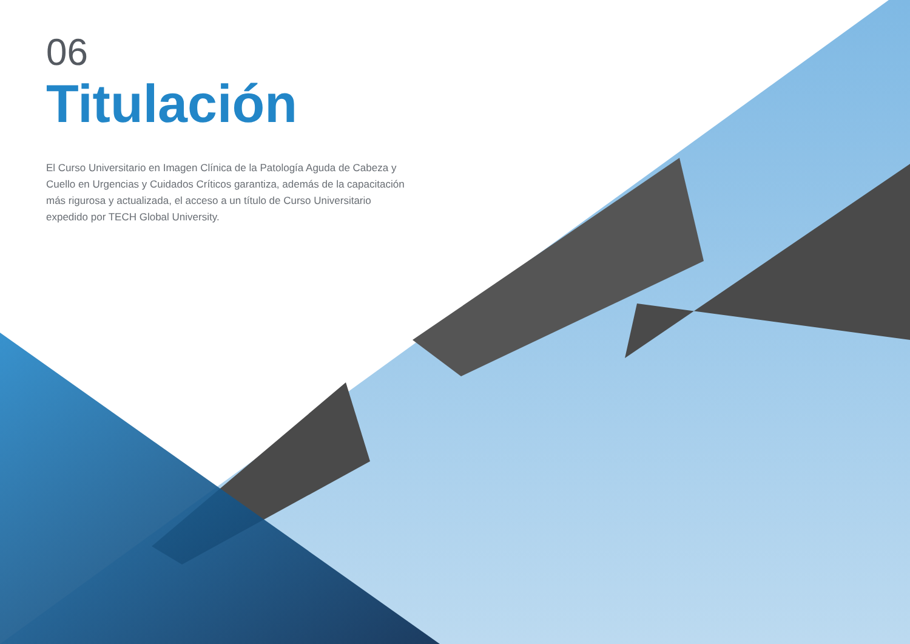06
Titulación
El Curso Universitario en Imagen Clínica de la Patología Aguda de Cabeza y Cuello en Urgencias y Cuidados Críticos garantiza, además de la capacitación más rigurosa y actualizada, el acceso a un título de Curso Universitario expedido por TECH Global University.